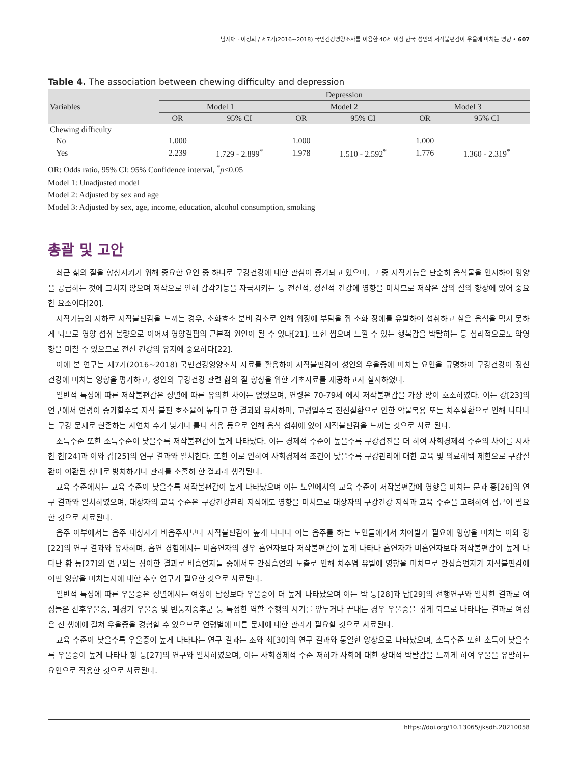남지애 · 이정화 / 제7기(2016~2018) 국민건강영양조사를 이용한 40세 이상 한국 성인의 저작불편감이 우울에 미치는 영향 • 607
Table 4. The association between chewing difficulty and depression
| Variables | Depression | | | | | |
| --- | --- | --- | --- | --- | --- | --- |
| | Model 1 | | Model 2 | | Model 3 | |
| | OR | 95% CI | OR | 95% CI | OR | 95% CI |
| Chewing difficulty | | | | | | |
| No | 1.000 | | 1.000 | | 1.000 | |
| Yes | 2.239 | 1.729 - 2.899<sup>*</sup> | 1.978 | 1.510 - 2.592<sup>*</sup> | 1.776 | 1.360 - 2.319<sup>*</sup> |
OR: Odds ratio, 95% CI: 95% Confidence interval, <sup>*</sup>p<0.05
Model 1: Unadjusted model
Model 2: Adjusted by sex and age
Model 3: Adjusted by sex, age, income, education, alcohol consumption, smoking
총괄 및 고안
최근 삶의 질을 향상시키기 위해 중요한 요인 중 하나로 구강건강에 대한 관심이 증가되고 있으며, 그 중 저작기능은 단순히 음식물을 인지하여 영양을 공급하는 것에 그치지 않으며 저작으로 인해 감각기능을 자극시키는 등 전신적, 정신적 건강에 영향을 미치므로 저작은 삶의 질의 향상에 있어 중요한 요소이다[20].
저작기능의 저하로 저작불편감을 느끼는 경우, 소화효소 분비 감소로 인해 위장에 부담을 줘 소화 장애를 유발하여 섭취하고 싶은 음식을 먹지 못하게 되므로 영양 섭취 불량으로 이어져 영양결핍의 근본적 원인이 될 수 있다[21]. 또한 씹으며 느낄 수 있는 행복감을 박탈하는 등 심리적으로도 악영향을 미칠 수 있으므로 전신 건강의 유지에 중요하다[22].
이에 본 연구는 제7기(2016~2018) 국민건강영양조사 자료를 활용하여 저작불편감이 성인의 우울증에 미치는 요인을 규명하여 구강건강이 정신건강에 미치는 영향을 평가하고, 성인의 구강건강 관련 삶의 질 향상을 위한 기초자료를 제공하고자 실시하였다.
일반적 특성에 따른 저작불편감은 성별에 따른 유의한 차이는 없었으며, 연령은 70-79세 에서 저작불편감을 가장 많이 호소하였다. 이는 강[23]의 연구에서 연령이 증가할수록 저작 불편 호소율이 높다고 한 결과와 유사하며, 고령일수록 전신질환으로 인한 약물복용 또는 치주질환으로 인해 나타나는 구강 문제로 현존하는 자연치 수가 낮거나 틀니 착용 등으로 인해 음식 섭취에 있어 저작불편감을 느끼는 것으로 사료 된다.
소득수준 또한 소득수준이 낮을수록 저작불편감이 높게 나타났다. 이는 경제적 수준이 높을수록 구강검진을 더 하여 사회경제적 수준의 차이를 시사한 한[24]과 이와 김[25]의 연구 결과와 일치한다. 또한 이로 인하여 사회경제적 조건이 낮을수록 구강관리에 대한 교육 및 의료혜택 제한으로 구강질환이 이환된 상태로 방치하거나 관리를 소홀히 한 결과라 생각된다.
교육 수준에서는 교육 수준이 낮을수록 저작불편감이 높게 나타났으며 이는 노인에서의 교육 수준이 저작불편감에 영향을 미치는 문과 홍[26]의 연구 결과와 일치하였으며, 대상자의 교육 수준은 구강건강관리 지식에도 영향을 미치므로 대상자의 구강건강 지식과 교육 수준을 고려하여 접근이 필요한 것으로 사료된다.
음주 여부에서는 음주 대상자가 비음주자보다 저작불편감이 높게 나타나 이는 음주를 하는 노인들에게서 치아발거 필요에 영향을 미치는 이와 강[22]의 연구 결과와 유사하며, 흡연 경험에서는 비흡연자의 경우 흡연자보다 저작불편감이 높게 나타나 흡연자가 비흡연자보다 저작불편감이 높게 나타난 황 등[27]의 연구와는 상이한 결과로 비흡연자들 중에서도 간접흡연의 노출로 인해 치주염 유발에 영향을 미치므로 간접흡연자가 저작불편감에 어떤 영향을 미치는지에 대한 추후 연구가 필요한 것으로 사료된다.
일반적 특성에 따른 우울증은 성별에서는 여성이 남성보다 우울증이 더 높게 나타났으며 이는 박 등[28]과 남[29]의 선행연구와 일치한 결과로 여성들은 산후우울증, 폐경기 우울증 및 빈둥지증후군 등 특정한 역할 수행의 시기를 앞두거나 끝내는 경우 우울증을 겪게 되므로 나타나는 결과로 여성은 전 생애에 걸쳐 우울증을 경험할 수 있으므로 연령별에 따른 문제에 대한 관리가 필요할 것으로 사료된다.
교육 수준이 낮을수록 우울증이 높게 나타나는 연구 결과는 조와 최[30]의 연구 결과와 동일한 양상으로 나타났으며, 소득수준 또한 소득이 낮을수록 우울증이 높게 나타나 황 등[27]의 연구와 일치하였으며, 이는 사회경제적 수준 저하가 사회에 대한 상대적 박탈감을 느끼게 하여 우울을 유발하는 요인으로 작용한 것으로 사료된다.
https://doi.org/10.13065/jksdh.20210058